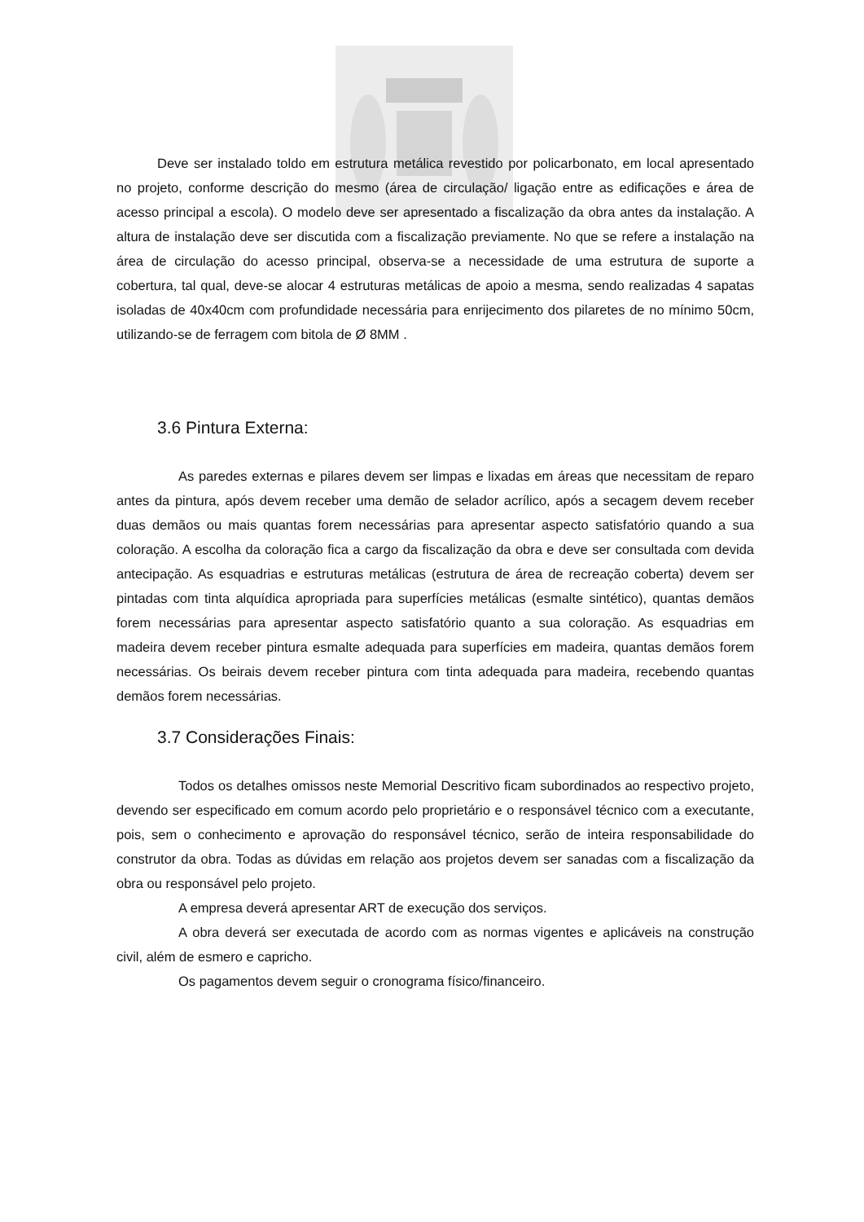Deve ser instalado toldo em estrutura metálica revestido por policarbonato, em local apresentado no projeto, conforme descrição do mesmo (área de circulação/ ligação entre as edificações e área de acesso principal a escola). O modelo deve ser apresentado a fiscalização da obra antes da instalação. A altura de instalação deve ser discutida com a fiscalização previamente. No que se refere a instalação na área de circulação do acesso principal, observa-se a necessidade de uma estrutura de suporte a cobertura, tal qual, deve-se alocar 4 estruturas metálicas de apoio a mesma, sendo realizadas 4 sapatas isoladas de 40x40cm com profundidade necessária para enrijecimento dos pilaretes de no mínimo 50cm, utilizando-se de ferragem com bitola de Ø 8MM .
3.6 Pintura Externa:
As paredes externas e pilares devem ser limpas e lixadas em áreas que necessitam de reparo antes da pintura, após devem receber uma demão de selador acrílico, após a secagem devem receber duas demãos ou mais quantas forem necessárias para apresentar aspecto satisfatório quando a sua coloração. A escolha da coloração fica a cargo da fiscalização da obra e deve ser consultada com devida antecipação. As esquadrias e estruturas metálicas (estrutura de área de recreação coberta) devem ser pintadas com tinta alquídica apropriada para superfícies metálicas (esmalte sintético), quantas demãos forem necessárias para apresentar aspecto satisfatório quanto a sua coloração. As esquadrias em madeira devem receber pintura esmalte adequada para superfícies em madeira, quantas demãos forem necessárias. Os beirais devem receber pintura com tinta adequada para madeira, recebendo quantas demãos forem necessárias.
3.7 Considerações Finais:
Todos os detalhes omissos neste Memorial Descritivo ficam subordinados ao respectivo projeto, devendo ser especificado em comum acordo pelo proprietário e o responsável técnico com a executante, pois, sem o conhecimento e aprovação do responsável técnico, serão de inteira responsabilidade do construtor da obra. Todas as dúvidas em relação aos projetos devem ser sanadas com a fiscalização da obra ou responsável pelo projeto.
A empresa deverá apresentar ART de execução dos serviços.
A obra deverá ser executada de acordo com as normas vigentes e aplicáveis na construção civil, além de esmero e capricho.
Os pagamentos devem seguir o cronograma físico/financeiro.